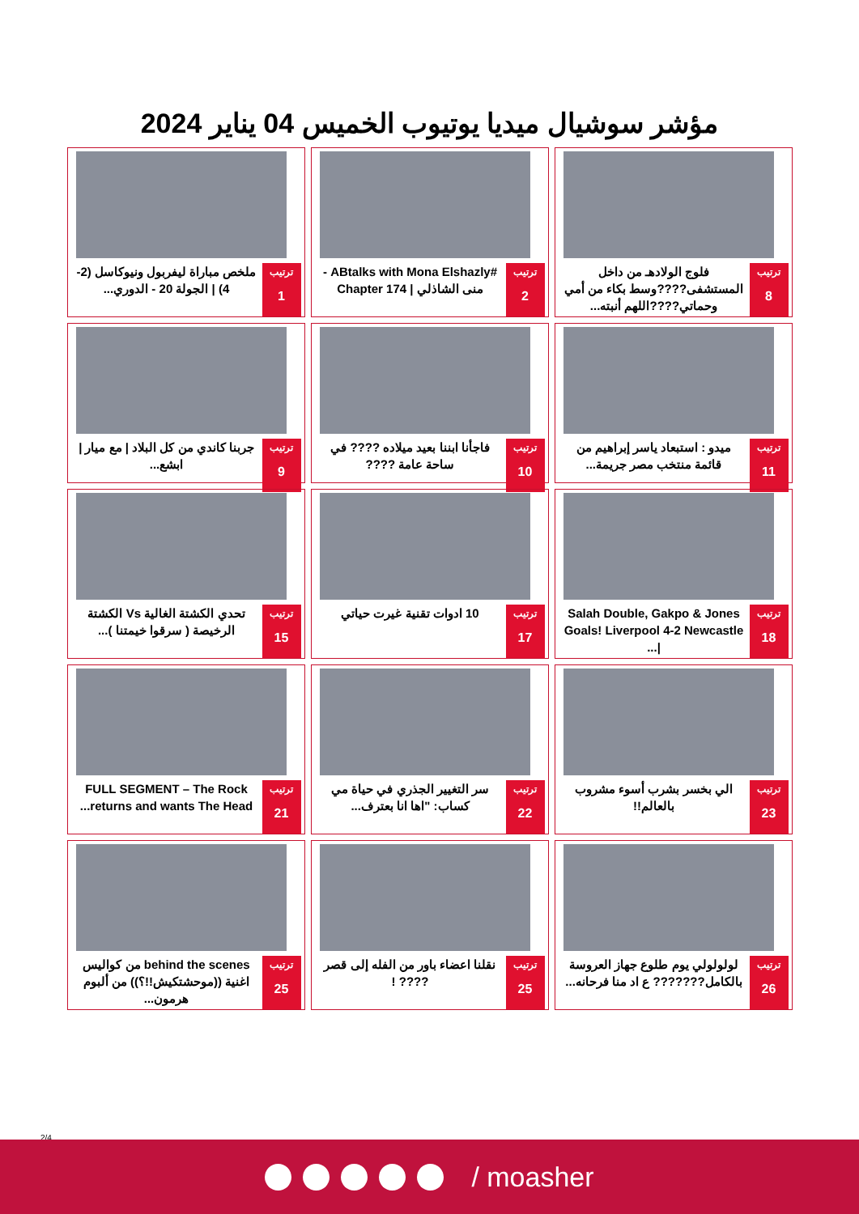مؤشر سوشيال ميديا يوتيوب الخميس 04 يناير 2024
ترتيب
8
فلوج الولادهـ من داخل المستشفى????وسط بكاء من أمي وحماتي????اللهم أنبته...
ترتيب
2
#ABtalks with Mona Elshazly - منى الشاذلي | Chapter 174
ترتيب
1
ملخص مباراة ليفربول ونيوكاسل (2-4) | الجولة 20 - الدوري...
ترتيب
11
ميدو : استبعاد ياسر إبراهيم من قائمة منتخب مصر جريمة...
ترتيب
10
فاجأنا ابننا بعيد ميلاده ???? في ساحة عامة ????
ترتيب
9
جربنا كاندي من كل البلاد | مع ميار | ابشع...
ترتيب
18
Salah Double, Gakpo & Jones Goals! Liverpool 4-2 Newcastle |...
ترتيب
17
10 ادوات تقنية غيرت حياتي
ترتيب
15
تحدي الكشتة الغالية Vs الكشتة الرخيصة ( سرقوا خيمتنا )...
ترتيب
23
الي بخسر بشرب أسوء مشروب بالعالم!!
ترتيب
22
سر التغيير الجذري في حياة مي كساب: "اها انا بعترف...
ترتيب
21
FULL SEGMENT – The Rock returns and wants The Head...
ترتيب
26
لولولولي يوم طلوع جهاز العروسة بالكامل??????? ع اد منا فرحانه...
ترتيب
25
نقلنا اعضاء باور من الفله إلى قصر ???? !
ترتيب
25
behind the scenes من كواليس اغنية ((موحشتكيش!!؟)) من ألبوم هرمون...
2/4
/ moasher